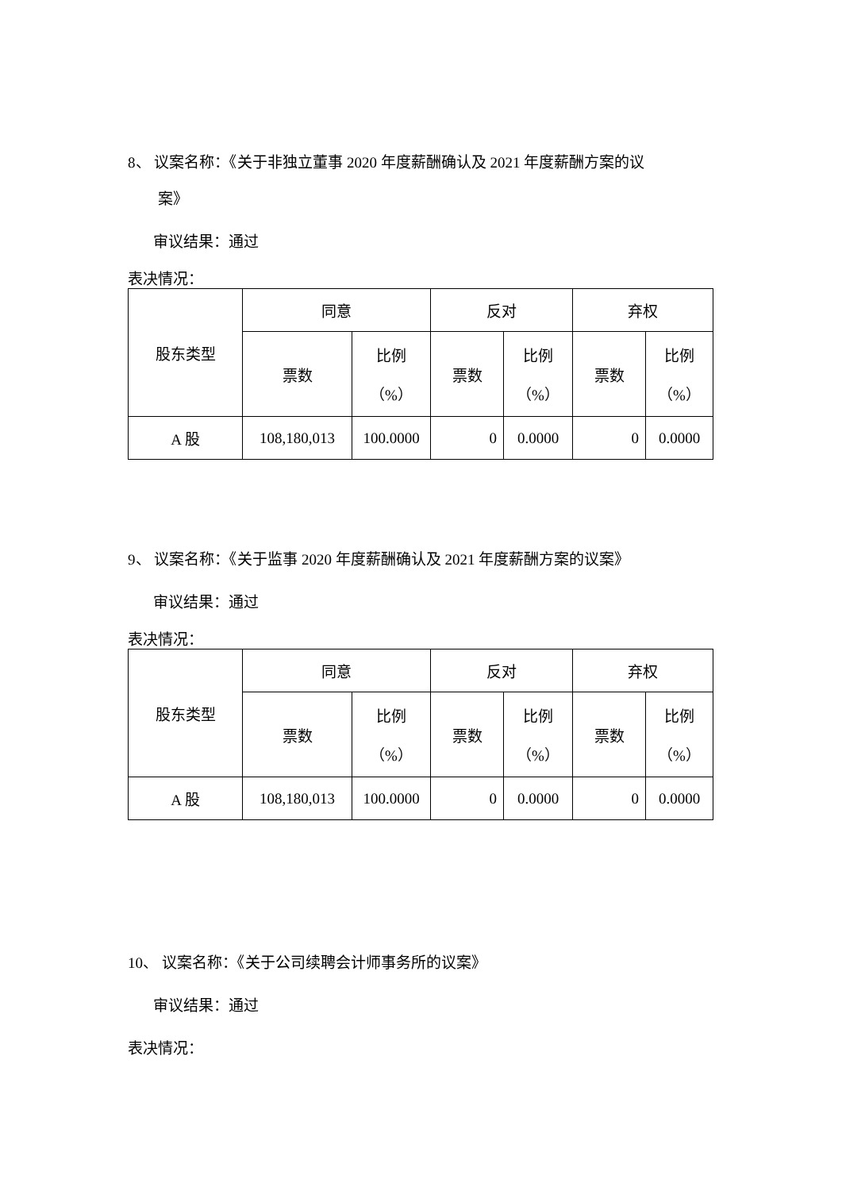8、 议案名称：《关于非独立董事 2020 年度薪酬确认及 2021 年度薪酬方案的议
案》
审议结果：通过
表决情况：
| 股东类型 | 同意 | | 反对 | | 弃权 | |
| | 票数 | 比例 （%） | 票数 | 比例 （%） | 票数 | 比例 （%） |
| A 股 | 108,180,013 | 100.0000 | 0 | 0.0000 | 0 | 0.0000 |
9、 议案名称：《关于监事 2020 年度薪酬确认及 2021 年度薪酬方案的议案》
审议结果：通过
表决情况：
| 股东类型 | 同意 | | 反对 | | 弃权 | |
| | 票数 | 比例 （%） | 票数 | 比例 （%） | 票数 | 比例 （%） |
| A 股 | 108,180,013 | 100.0000 | 0 | 0.0000 | 0 | 0.0000 |
10、 议案名称：《关于公司续聘会计师事务所的议案》
审议结果：通过
表决情况：